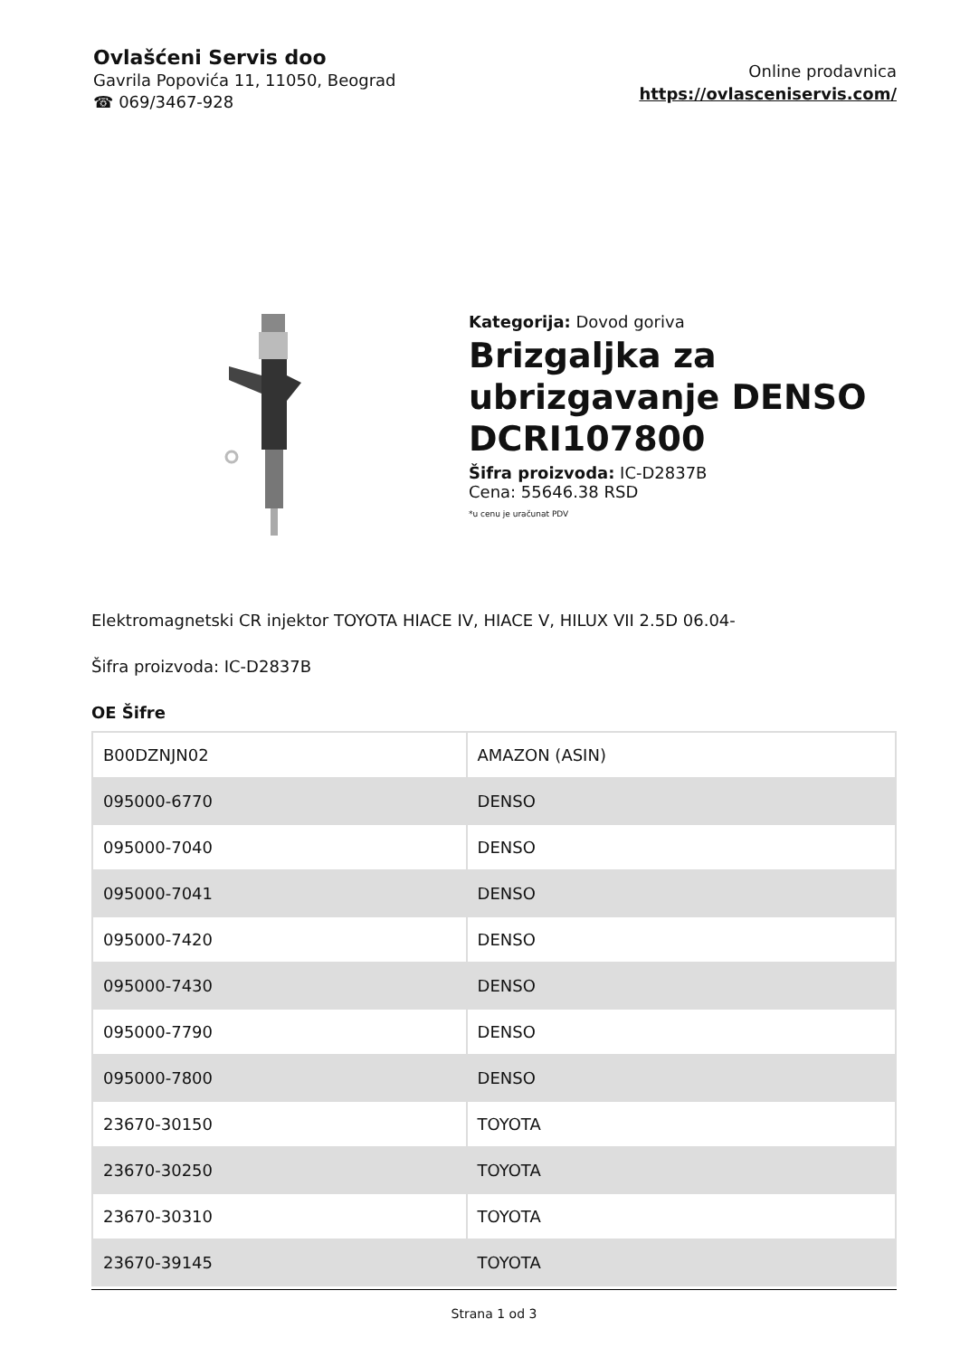Ovlašćeni Servis doo
Gavrila Popovića 11, 11050, Beograd
☎ 069/3467-928
Online prodavnica
https://ovlasceniservis.com/
Kategorija: Dovod goriva
Brizgaljka za ubrizgavanje DENSO DCRI107800
Šifra proizvoda: IC-D2837B
Cena: 55646.38 RSD
*u cenu je uračunat PDV
Elektromagnetski CR injektor TOYOTA HIACE IV, HIACE V, HILUX VII 2.5D 06.04-
Šifra proizvoda: IC-D2837B
OE Šifre
| B00DZNJN02 | AMAZON (ASIN) |
| 095000-6770 | DENSO |
| 095000-7040 | DENSO |
| 095000-7041 | DENSO |
| 095000-7420 | DENSO |
| 095000-7430 | DENSO |
| 095000-7790 | DENSO |
| 095000-7800 | DENSO |
| 23670-30150 | TOYOTA |
| 23670-30250 | TOYOTA |
| 23670-30310 | TOYOTA |
| 23670-39145 | TOYOTA |
Strana 1 od 3